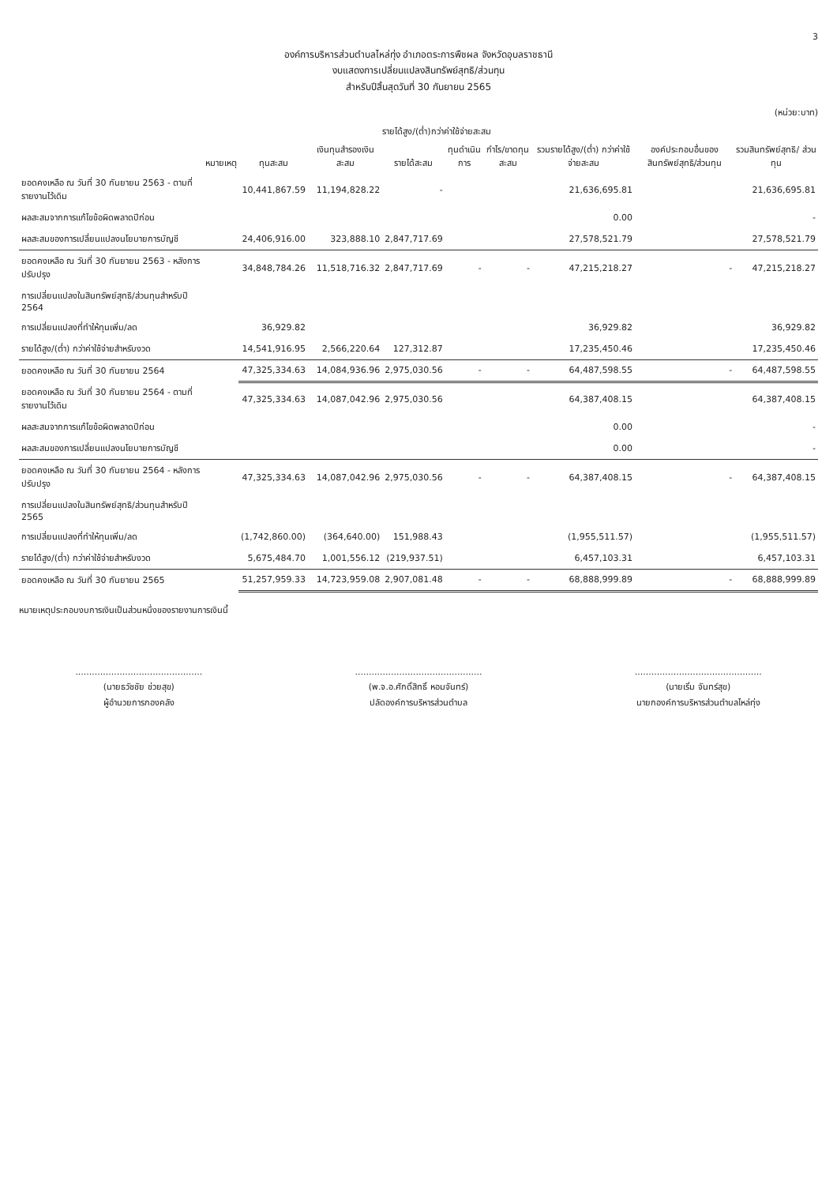3
องค์การบริหารส่วนตำบลไหล่ทุ่ง อำเภอตระการพืชผล จังหวัดอุบลราชธานี
งบแสดงการเปลี่ยนแปลงสินทรัพย์สุทธิ/ส่วนทุน
สำหรับปีสิ้นสุดวันที่ 30 กันยายน 2565
(หน่วย:บาท)
| | หมายเหตุ | รายได้สูง/(ต่ำ)กว่าค่าใช้จ่ายสะสม | | | | | | องค์ประกอบอื่นของ สินทรัพย์สุทธิ/ส่วนทุน | รวมสินทรัพย์สุทธิ/ ส่วนทุน |
| --- | --- | --- | --- | --- | --- | --- | --- | --- | --- |
| | | ทุนสะสม | เงินทุนสำรองเงินสะสม | รายได้สะสม | ทุนดำเนินการ | กำไร/ขาดทุนสะสม | รวมรายได้สูง/(ต่ำ) กว่าค่าใช้จ่ายสะสม | | |
| ยอดคงเหลือ ณ วันที่ 30 กันยายน 2563 - ตามที่รายงานไว้เดิม | | 10,441,867.59 | 11,194,828.22 | - | | | 21,636,695.81 | | 21,636,695.81 |
| ผลสะสมจากการแก้ไขข้อผิดพลาดปีก่อน | | | | | | | 0.00 | | - |
| ผลสะสมของการเปลี่ยนแปลงนโยบายการบัญชี | | 24,406,916.00 | 323,888.10 | 2,847,717.69 | | | 27,578,521.79 | | 27,578,521.79 |
| ยอดคงเหลือ ณ วันที่ 30 กันยายน 2563 - หลังการปรับปรุง | | 34,848,784.26 | 11,518,716.32 | 2,847,717.69 | - | - | 47,215,218.27 | - | 47,215,218.27 |
| การเปลี่ยนแปลงในสินทรัพย์สุทธิ/ส่วนทุนสำหรับปี 2564 | | | | | | | | | |
| การเปลี่ยนแปลงที่ทำให้ทุนเพิ่ม/ลด | | 36,929.82 | | | | | 36,929.82 | | 36,929.82 |
| รายได้สูง/(ต่ำ) กว่าค่าใช้จ่ายสำหรับงวด | | 14,541,916.95 | 2,566,220.64 | 127,312.87 | | | 17,235,450.46 | | 17,235,450.46 |
| ยอดคงเหลือ ณ วันที่ 30 กันยายน 2564 | | 47,325,334.63 | 14,084,936.96 | 2,975,030.56 | - | - | 64,487,598.55 | - | 64,487,598.55 |
| ยอดคงเหลือ ณ วันที่ 30 กันยายน 2564 - ตามที่รายงานไว้เดิม | | 47,325,334.63 | 14,087,042.96 | 2,975,030.56 | | | 64,387,408.15 | | 64,387,408.15 |
| ผลสะสมจากการแก้ไขข้อผิดพลาดปีก่อน | | | | | | | 0.00 | | - |
| ผลสะสมของการเปลี่ยนแปลงนโยบายการบัญชี | | | | | | | 0.00 | | - |
| ยอดคงเหลือ ณ วันที่ 30 กันยายน 2564 - หลังการปรับปรุง | | 47,325,334.63 | 14,087,042.96 | 2,975,030.56 | - | - | 64,387,408.15 | - | 64,387,408.15 |
| การเปลี่ยนแปลงในสินทรัพย์สุทธิ/ส่วนทุนสำหรับปี 2565 | | | | | | | | | |
| การเปลี่ยนแปลงที่ทำให้ทุนเพิ่ม/ลด | | (1,742,860.00) | (364,640.00) | 151,988.43 | | | (1,955,511.57) | | (1,955,511.57) |
| รายได้สูง/(ต่ำ) กว่าค่าใช้จ่ายสำหรับงวด | | 5,675,484.70 | 1,001,556.12 | (219,937.51) | | | 6,457,103.31 | | 6,457,103.31 |
| ยอดคงเหลือ ณ วันที่ 30 กันยายน 2565 | | 51,257,959.33 | 14,723,959.08 | 2,907,081.48 | - | - | 68,888,999.89 | - | 68,888,999.89 |
หมายเหตุประกอบงบการเงินเป็นส่วนหนึ่งของรายงานการเงินนี้
..............................................
(นายธวัชชัย ช่วยสุข)
ผู้อำนวยการกองคลัง
..............................................
(พ.จ.อ.ศักดิ์สิทธิ์ หอมจันทร์)
ปลัดองค์การบริหารส่วนตำบล
..............................................
(นายเริ่ม จันทร์สุข)
นายกองค์การบริหารส่วนตำบลไหล่ทุ่ง